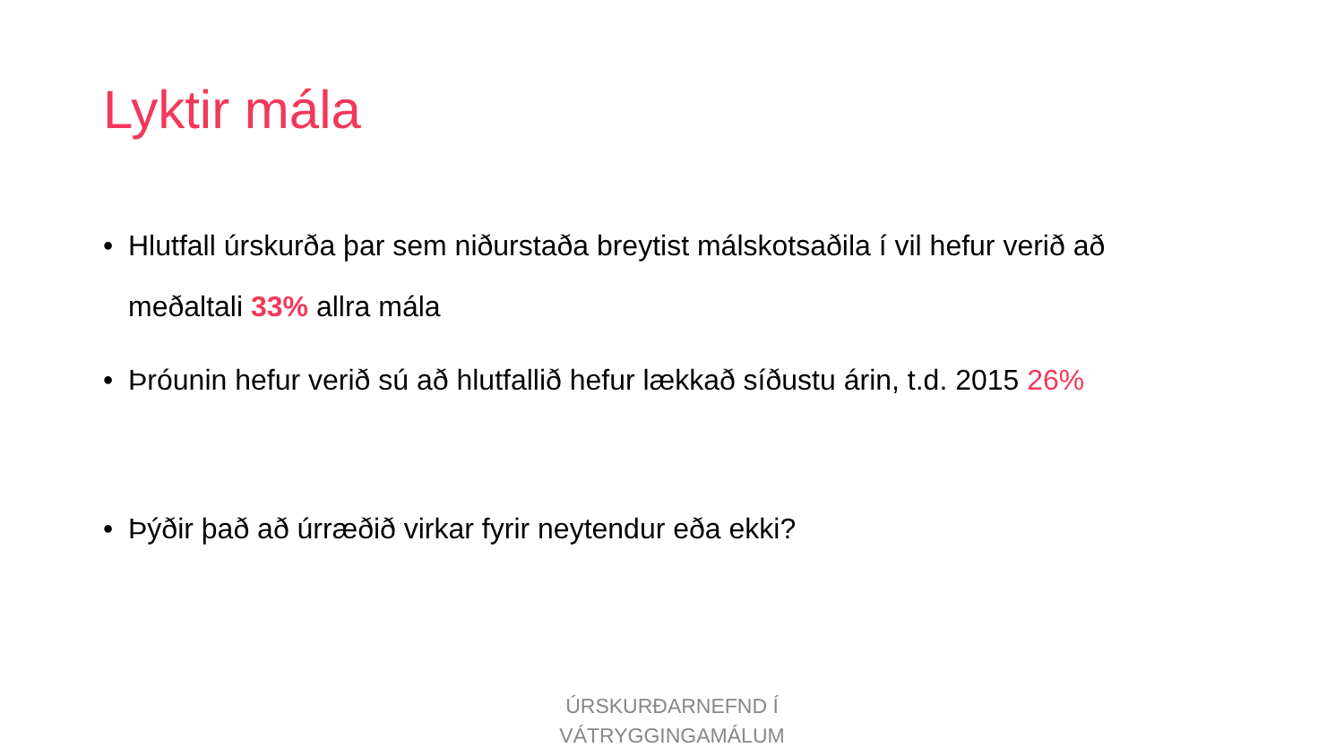Lyktir mála
• Hlutfall úrskurða þar sem niðurstaða breytist málskotsaðila í vil hefur verið að meðaltali 33% allra mála
• Þróunin hefur verið sú að hlutfallið hefur lækkað síðustu árin, t.d. 2015 26%
• Þýðir það að úrræðið virkar fyrir neytendur eða ekki?
ÚRSKURÐARNEFND Í
VÁTRYGGINGAMÁLUM